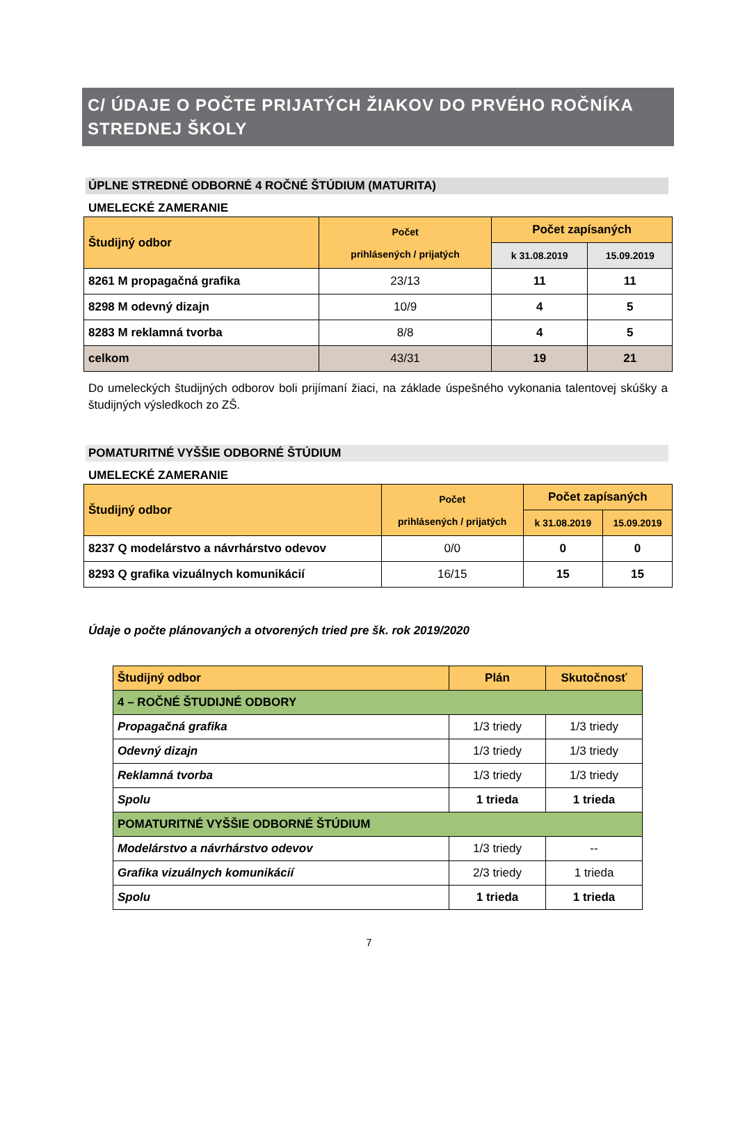C/ ÚDAJE O POČTE PRIJATÝCH ŽIAKOV DO PRVÉHO ROČNÍKA STREDNEJ ŠKOLY
ÚPLNE STREDNÉ ODBORNÉ 4 ROČNÉ ŠTÚDIUM (MATURITA)
UMELECKÉ ZAMERANIE
| Študijný odbor | Počet prihlásených / prijatých | Počet zapísaných | |
| --- | --- | --- | --- |
| | | k 31.08.2019 | 15.09.2019 |
| 8261 M propagačná grafika | 23/13 | 11 | 11 |
| 8298 M odevný dizajn | 10/9 | 4 | 5 |
| 8283 M reklamná tvorba | 8/8 | 4 | 5 |
| celkom | 43/31 | 19 | 21 |
Do umeleckých študijných odborov boli prijímaní žiaci, na základe úspešného vykonania talentovej skúšky a študijných výsledkoch zo ZŠ.
POMATURITNÉ VYŠŠIE ODBORNÉ ŠTÚDIUM
UMELECKÉ ZAMERANIE
| Študijný odbor | Počet prihlásených / prijatých | Počet zapísaných | |
| --- | --- | --- | --- |
| | | k 31.08.2019 | 15.09.2019 |
| 8237 Q modelárstvo a návrhárstvo odevov | 0/0 | 0 | 0 |
| 8293 Q grafika vizuálnych komunikácií | 16/15 | 15 | 15 |
Údaje o počte plánovaných a otvorených tried pre šk. rok 2019/2020
| Študijný odbor | Plán | Skutočnosť |
| 4 – ROČNÉ ŠTUDIJNÉ ODBORY | | |
| Propagačná grafika | 1/3 triedy | 1/3 triedy |
| Odevný dizajn | 1/3 triedy | 1/3 triedy |
| Reklamná tvorba | 1/3 triedy | 1/3 triedy |
| Spolu | 1 trieda | 1 trieda |
| POMATURITNÉ VYŠŠIE ODBORNÉ ŠTÚDIUM | | |
| Modelárstvo a návrhárstvo odevov | 1/3 triedy | -- |
| Grafika vizuálnych komunikácií | 2/3 triedy | 1 trieda |
| Spolu | 1 trieda | 1 trieda |
7